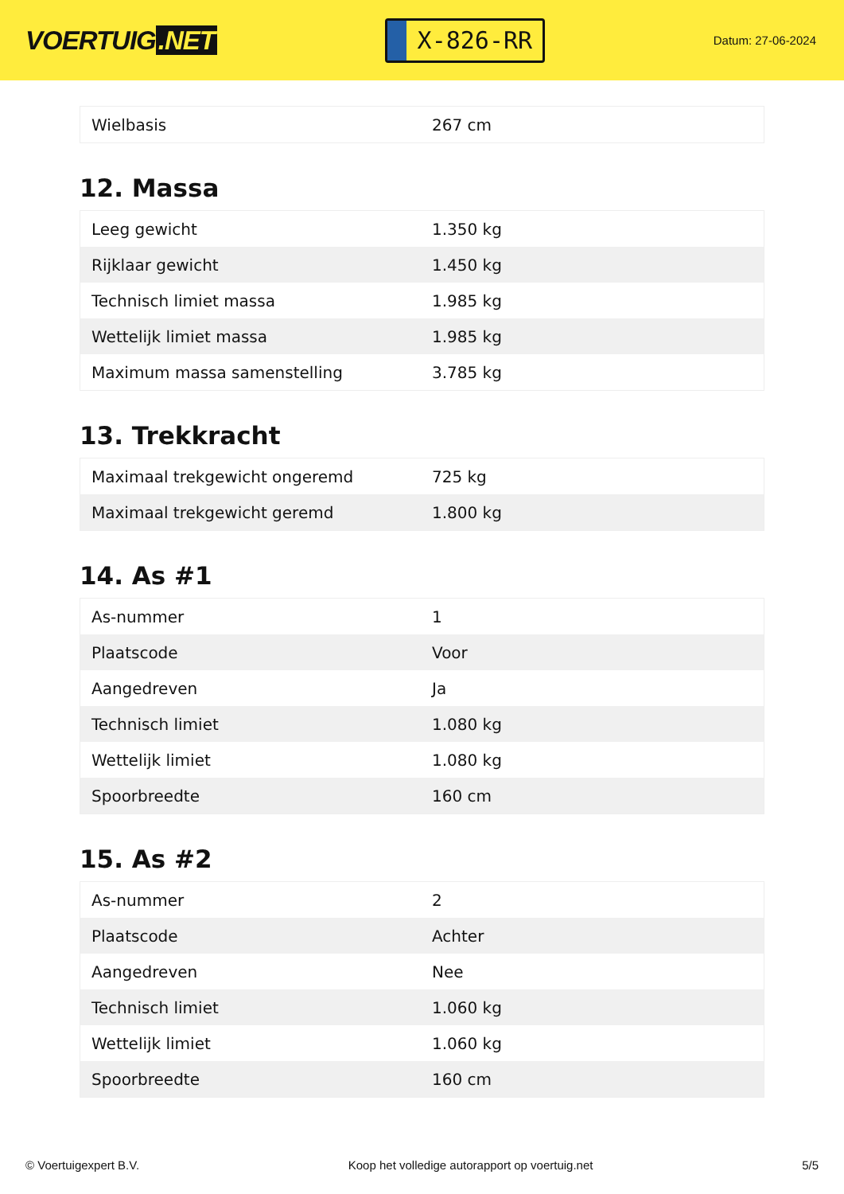VOERTUIG.NET
X-826-RR
Datum: 27-06-2024
| Wielbasis | 267 cm |
12. Massa
| Leeg gewicht | 1.350 kg |
| Rijklaar gewicht | 1.450 kg |
| Technisch limiet massa | 1.985 kg |
| Wettelijk limiet massa | 1.985 kg |
| Maximum massa samenstelling | 3.785 kg |
13. Trekkracht
| Maximaal trekgewicht ongeremd | 725 kg |
| Maximaal trekgewicht geremd | 1.800 kg |
14. As #1
| As-nummer | 1 |
| Plaatscode | Voor |
| Aangedreven | Ja |
| Technisch limiet | 1.080 kg |
| Wettelijk limiet | 1.080 kg |
| Spoorbreedte | 160 cm |
15. As #2
| As-nummer | 2 |
| Plaatscode | Achter |
| Aangedreven | Nee |
| Technisch limiet | 1.060 kg |
| Wettelijk limiet | 1.060 kg |
| Spoorbreedte | 160 cm |
© Voertuigexpert B.V. Koop het volledige autorapport op voertuig.net 5/5